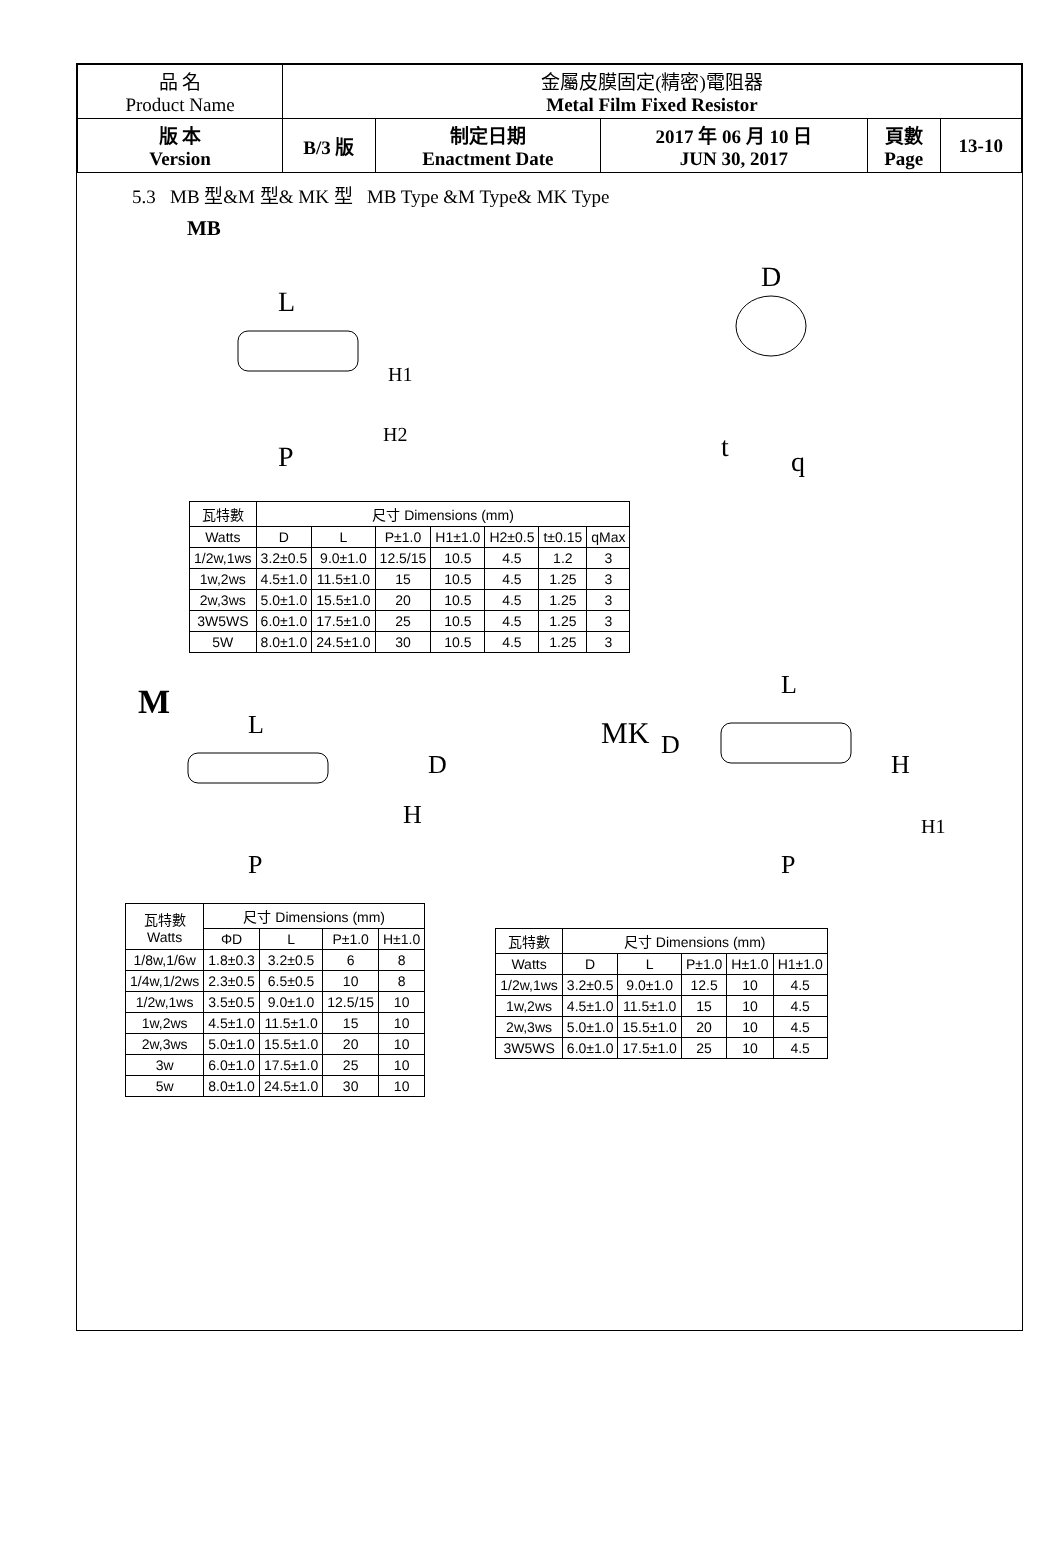| 品 名 Product Name | 金屬皮膜固定(精密)電阻器 Metal Film Fixed Resistor | | | | |
| 版 本 Version | B/3 版 | 制定日期 Enactment Date | 2017 年 06 月 10 日 JUN 30, 2017 | 頁數 Page | 13-10 |
5.3 MB 型&M 型& MK 型 MB Type &M Type& MK Type
MB
L
H1
H2
P
D
t
q
| 瓦特數 | 尺寸 Dimensions (mm) | | | | | | |
| --- | --- | --- | --- | --- | --- | --- | --- |
| Watts | D | L | P±1.0 | H1±1.0 | H2±0.5 | t±0.15 | qMax |
| 1/2w,1ws | 3.2±0.5 | 9.0±1.0 | 12.5/15 | 10.5 | 4.5 | 1.2 | 3 |
| 1w,2ws | 4.5±1.0 | 11.5±1.0 | 15 | 10.5 | 4.5 | 1.25 | 3 |
| 2w,3ws | 5.0±1.0 | 15.5±1.0 | 20 | 10.5 | 4.5 | 1.25 | 3 |
| 3W5WS | 6.0±1.0 | 17.5±1.0 | 25 | 10.5 | 4.5 | 1.25 | 3 |
| 5W | 8.0±1.0 | 24.5±1.0 | 30 | 10.5 | 4.5 | 1.25 | 3 |
M
L
D
H
P
MK
D
L
H
H1
P
| 瓦特數 Watts | 尺寸 Dimensions (mm) | | | |
| | ΦD | L | P±1.0 | H±1.0 |
| 1/8w,1/6w | 1.8±0.3 | 3.2±0.5 | 6 | 8 |
| 1/4w,1/2ws | 2.3±0.5 | 6.5±0.5 | 10 | 8 |
| 1/2w,1ws | 3.5±0.5 | 9.0±1.0 | 12.5/15 | 10 |
| 1w,2ws | 4.5±1.0 | 11.5±1.0 | 15 | 10 |
| 2w,3ws | 5.0±1.0 | 15.5±1.0 | 20 | 10 |
| 3w | 6.0±1.0 | 17.5±1.0 | 25 | 10 |
| 5w | 8.0±1.0 | 24.5±1.0 | 30 | 10 |
| 瓦特數 | 尺寸 Dimensions (mm) | | | | |
| Watts | D | L | P±1.0 | H±1.0 | H1±1.0 |
| 1/2w,1ws | 3.2±0.5 | 9.0±1.0 | 12.5 | 10 | 4.5 |
| 1w,2ws | 4.5±1.0 | 11.5±1.0 | 15 | 10 | 4.5 |
| 2w,3ws | 5.0±1.0 | 15.5±1.0 | 20 | 10 | 4.5 |
| 3W5WS | 6.0±1.0 | 17.5±1.0 | 25 | 10 | 4.5 |